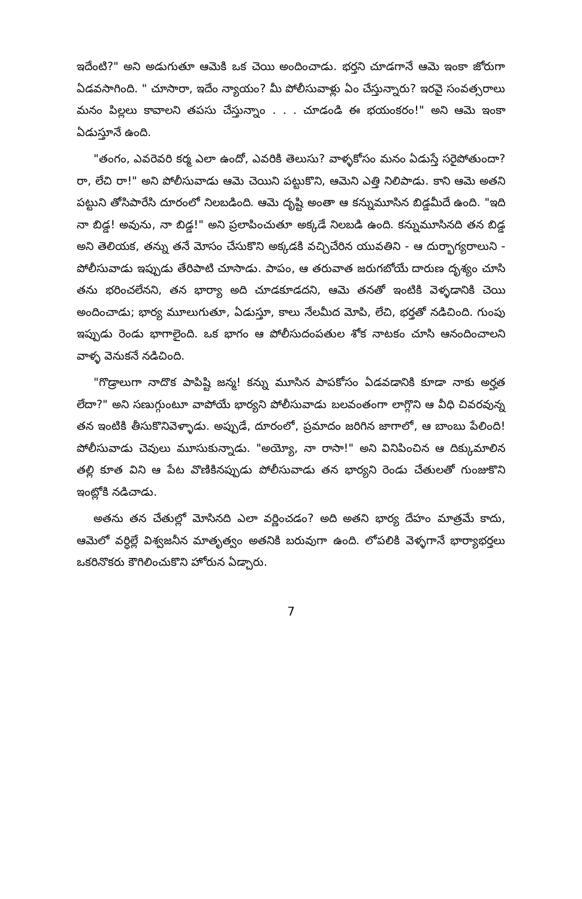ఇదేంటి?" అని అడుగుతూ ఆమెకి ఒక చెయి అందించాడు. భర్తని చూడగానే ఆమె ఇంకా జోరుగా ఏడవసాగింది. " చూసారా, ఇదేం న్యాయం? మీ పోలీసువాళ్లు ఏం చేస్తున్నారు? ఇరవై సంవత్సరాలు మనం పిల్లలు కావాలని తపసు చేస్తున్నాం . . . చూడండి ఈ భయంకరం!" అని ఆమె ఇంకా ఏడుస్తూనే ఉంది.
"తంగం, ఎవరెవరి కర్మ ఎలా ఉందో, ఎవరికి తెలుసు? వాళ్ళకోసం మనం ఏడుస్తే సరైపోతుందా? రా, లేచి రా!" అని పోలీసువాడు ఆమె చెయిని పట్టుకొని, ఆమెని ఎత్తి నిలిపాడు. కాని ఆమె అతని పట్టుని తోసిపారేసి దూరంలో నిలబడింది. ఆమె దృష్టి అంతా ఆ కన్నుమూసిన బిడ్డమీదే ఉంది. "ఇది నా బిడ్డ! అవును, నా బిడ్డ!" అని ప్రలాపించుతూ అక్కడే నిలబడి ఉంది. కన్నుమూసినది తన బిడ్డ అని తెలియక, తన్ను తనే మోసం చేసుకొని అక్కడకి వచ్చిచేరిన యువతిని - ఆ దుర్భాగ్యరాలుని - పోలీసువాడు ఇప్పుడు తేరిపాటి చూసాడు. పాపం, ఆ తరువాత జరుగబోయే దారుణ దృశ్యం చూసి తను భరించలేనని, తన భార్యా అది చూడకూడదని, ఆమె తనతో ఇంటికి వెళ్ళడానికి చెయి అందించాడు; భార్య మూలుగుతూ, ఏడుస్తూ, కాలు నేలమీద మోపి, లేచి, భర్తతో నడిచింది. గుంపు ఇప్పుడు రెండు భాగాలైంది. ఒక భాగం ఆ పోలీసుదంపతుల శోక నాటకం చూసి ఆనందించాలని వాళ్ళ వెనుకనే నడిచింది.
"గొడ్రాలుగా నాదొక పాపిష్టి జన్మ! కన్ను మూసిన పాపకోసం ఏడవడానికి కూడా నాకు అర్హత లేదా?" అని సణుగ్గుంటూ వాపోయే భార్యని పోలీసువాడు బలవంతంగా లాగ్గొని ఆ వీధి చివరవున్న తన ఇంటికి తీసుకొనివెళ్ళాడు. అప్పుడే, దూరంలో, ప్రమాదం జరిగిన జాగాలో, ఆ బాంబు పేలింది! పోలీసువాడు చెవులు మూసుకున్నాడు. "అయ్యో, నా రాసా!" అని వినిపించిన ఆ దిక్కుమాలిన తల్లి కూత విని ఆ పేట వొణికినప్పుడు పోలీసువాడు తన భార్యని రెండు చేతులతో గుంజుకొని ఇంట్లోకి నడిచాడు.
అతను తన చేతుల్లో మోసినది ఎలా వర్ణించడం? అది అతని భార్య దేహం మాత్రమే కాదు, ఆమెలో వర్ధిల్లే విశ్వజనీన మాతృత్వం అతనికి బరువుగా ఉంది. లోపలికి వెళ్ళగానే భార్యాభర్తలు ఒకరినొకరు కౌగిలించుకొని హోరున ఏడ్చారు.
7